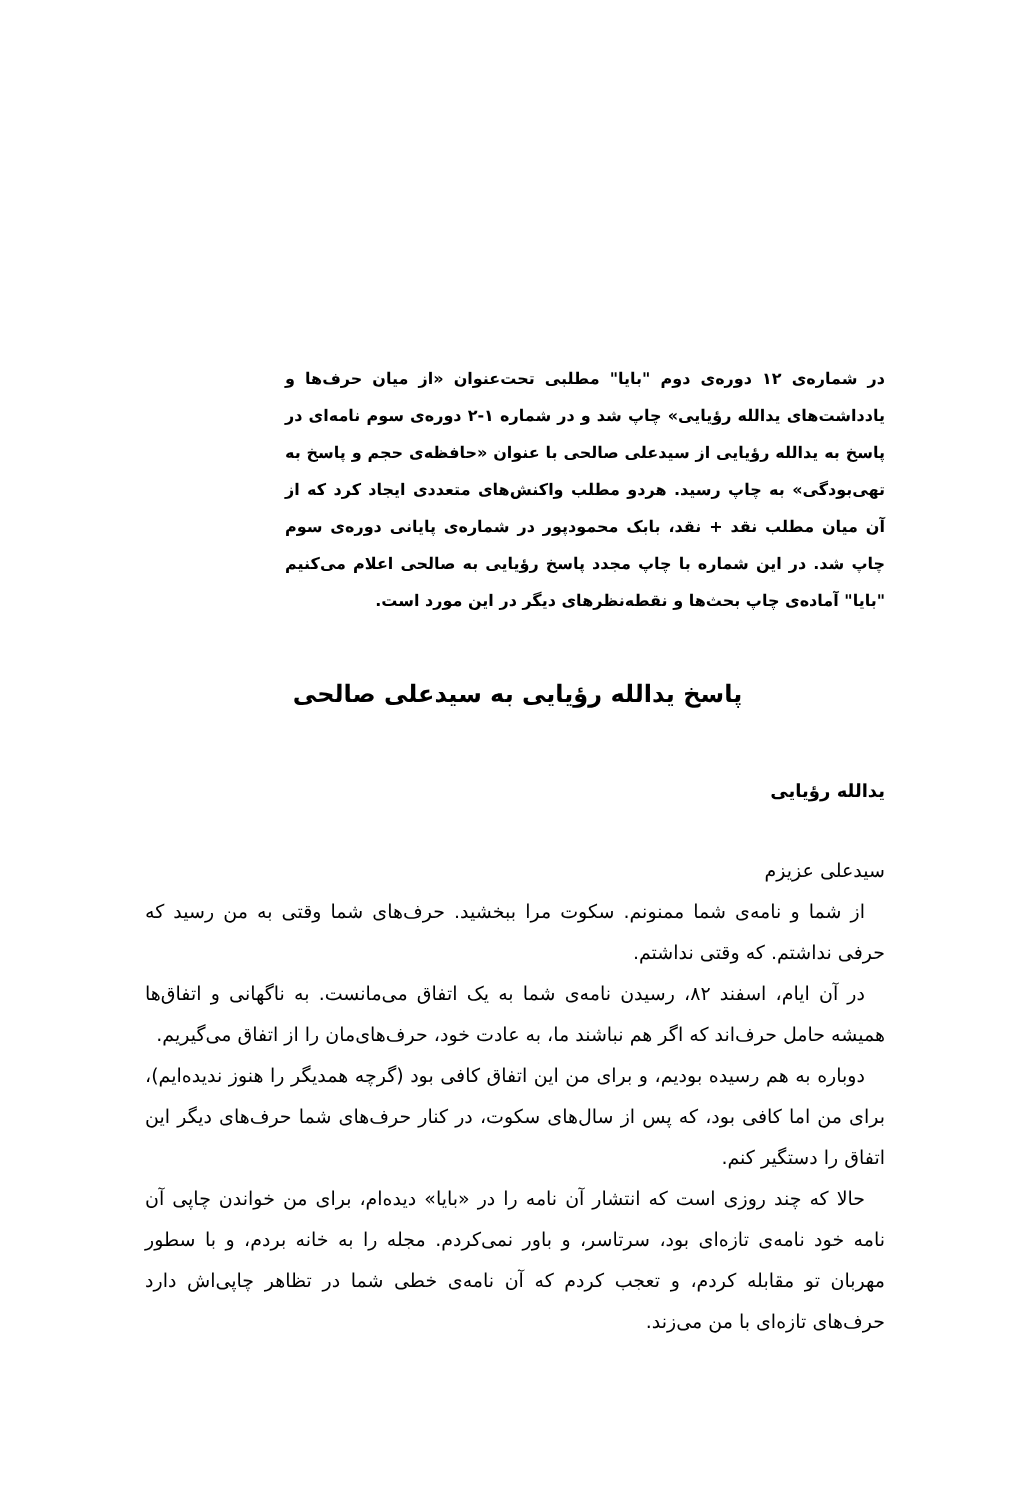در شماره‌ی ۱۲ دوره‌ی دوم "بایا" مطلبی تحت‌عنوان «از میان حرف‌ها و یادداشت‌های یدالله رؤیایی» چاپ شد و در شماره ۱-۲ دوره‌ی سوم نامه‌ای در پاسخ به یدالله رؤیایی از سیدعلی صالحی با عنوان «حافظه‌ی حجم و پاسخ به تهی‌بودگی» به چاپ رسید. هردو مطلب واکنش‌های متعددی ایجاد کرد که از آن میان مطلب نقد + نقد، بابک محمودپور در شماره‌ی پایانی دوره‌ی سوم چاپ شد. در این شماره با چاپ مجدد پاسخ رؤیایی به صالحی اعلام می‌کنیم "بایا" آماده‌ی چاپ بحث‌ها و نقطه‌نظرهای دیگر در این مورد است.
پاسخ یدالله رؤیایی به سیدعلی صالحی
یدالله رؤیایی
سیدعلی عزیزم
از شما و نامه‌ی شما ممنونم. سکوت مرا ببخشید. حرف‌های شما وقتی به من رسید که حرفی نداشتم. که وقتی نداشتم.
در آن ایام، اسفند ۸۲، رسیدن نامه‌ی شما به یک اتفاق می‌مانست. به ناگهانی و اتفاق‌ها همیشه حامل حرف‌اند که اگر هم نباشند ما، به عادت خود، حرف‌های‌مان را از اتفاق می‌گیریم.
دوباره به هم رسیده بودیم، و برای من این اتفاق کافی بود (گرچه همدیگر را هنوز ندیده‌ایم)، برای من اما کافی بود، که پس از سال‌های سکوت، در کنار حرف‌های شما حرف‌های دیگر این اتفاق را دستگیر کنم.
حالا که چند روزی است که انتشار آن نامه را در «بایا» دیده‌ام، برای من خواندن چاپی آن نامه خود نامه‌ی تازه‌ای بود، سرتاسر، و باور نمی‌کردم. مجله را به خانه بردم، و با سطور مهربان تو مقابله کردم، و تعجب کردم که آن نامه‌ی خطی شما در تظاهر چاپی‌اش دارد حرف‌های تازه‌ای با من می‌زند.